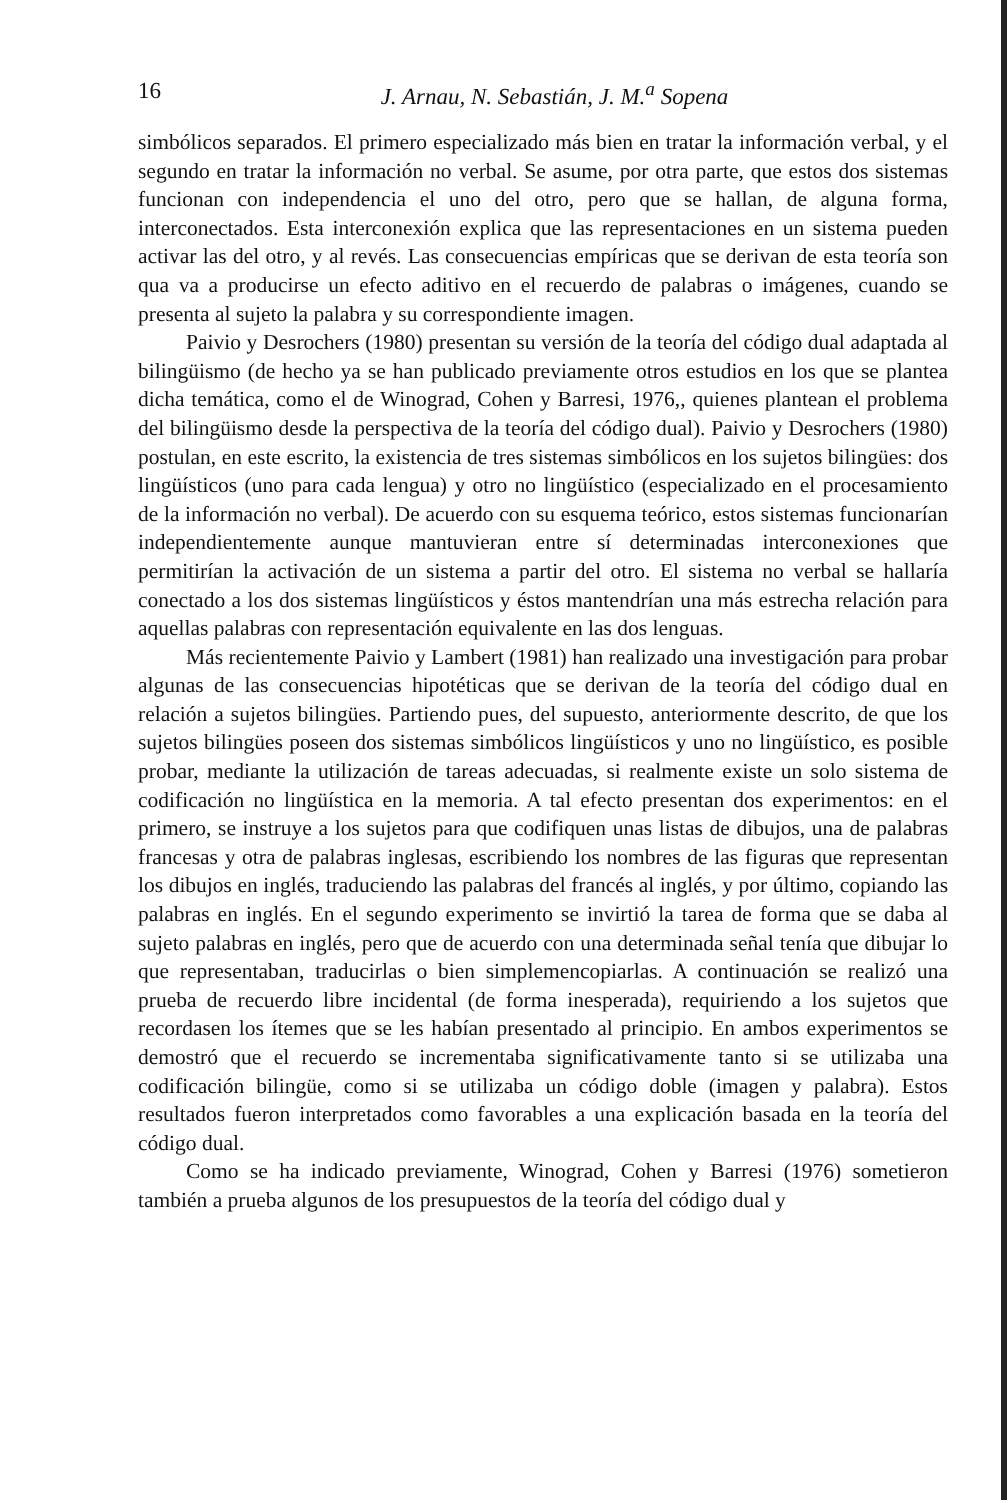16
J. Arnau, N. Sebastián, J. M.<sup>a</sup> Sopena
simbólicos separados. El primero especializado más bien en tratar la información verbal, y el segundo en tratar la información no verbal. Se asume, por otra parte, que estos dos sistemas funcionan con independencia el uno del otro, pero que se hallan, de alguna forma, interconectados. Esta interconexión explica que las representaciones en un sistema pueden activar las del otro, y al revés. Las consecuencias empíricas que se derivan de esta teoría son qua va a producirse un efecto aditivo en el recuerdo de palabras o imágenes, cuando se presenta al sujeto la palabra y su correspondiente imagen.
Paivio y Desrochers (1980) presentan su versión de la teoría del código dual adaptada al bilingüismo (de hecho ya se han publicado previamente otros estudios en los que se plantea dicha temática, como el de Winograd, Cohen y Barresi, 1976,, quienes plantean el problema del bilingüismo desde la perspectiva de la teoría del código dual). Paivio y Desrochers (1980) postulan, en este escrito, la existencia de tres sistemas simbólicos en los sujetos bilingües: dos lingüísticos (uno para cada lengua) y otro no lingüístico (especializado en el procesamiento de la información no verbal). De acuerdo con su esquema teórico, estos sistemas funcionarían independientemente aunque mantuvieran entre sí determinadas interconexiones que permitirían la activación de un sistema a partir del otro. El sistema no verbal se hallaría conectado a los dos sistemas lingüísticos y éstos mantendrían una más estrecha relación para aquellas palabras con representación equivalente en las dos lenguas.
Más recientemente Paivio y Lambert (1981) han realizado una investigación para probar algunas de las consecuencias hipotéticas que se derivan de la teoría del código dual en relación a sujetos bilingües. Partiendo pues, del supuesto, anteriormente descrito, de que los sujetos bilingües poseen dos sistemas simbólicos lingüísticos y uno no lingüístico, es posible probar, mediante la utilización de tareas adecuadas, si realmente existe un solo sistema de codificación no lingüística en la memoria. A tal efecto presentan dos experimentos: en el primero, se instruye a los sujetos para que codifiquen unas listas de dibujos, una de palabras francesas y otra de palabras inglesas, escribiendo los nombres de las figuras que representan los dibujos en inglés, traduciendo las palabras del francés al inglés, y por último, copiando las palabras en inglés. En el segundo experimento se invirtió la tarea de forma que se daba al sujeto palabras en inglés, pero que de acuerdo con una determinada señal tenía que dibujar lo que representaban, traducirlas o bien simplemencopiarlas. A continuación se realizó una prueba de recuerdo libre incidental (de forma inesperada), requiriendo a los sujetos que recordasen los ítemes que se les habían presentado al principio. En ambos experimentos se demostró que el recuerdo se incrementaba significativamente tanto si se utilizaba una codificación bilingüe, como si se utilizaba un código doble (imagen y palabra). Estos resultados fueron interpretados como favorables a una explicación basada en la teoría del código dual.
Como se ha indicado previamente, Winograd, Cohen y Barresi (1976) sometieron también a prueba algunos de los presupuestos de la teoría del código dual y